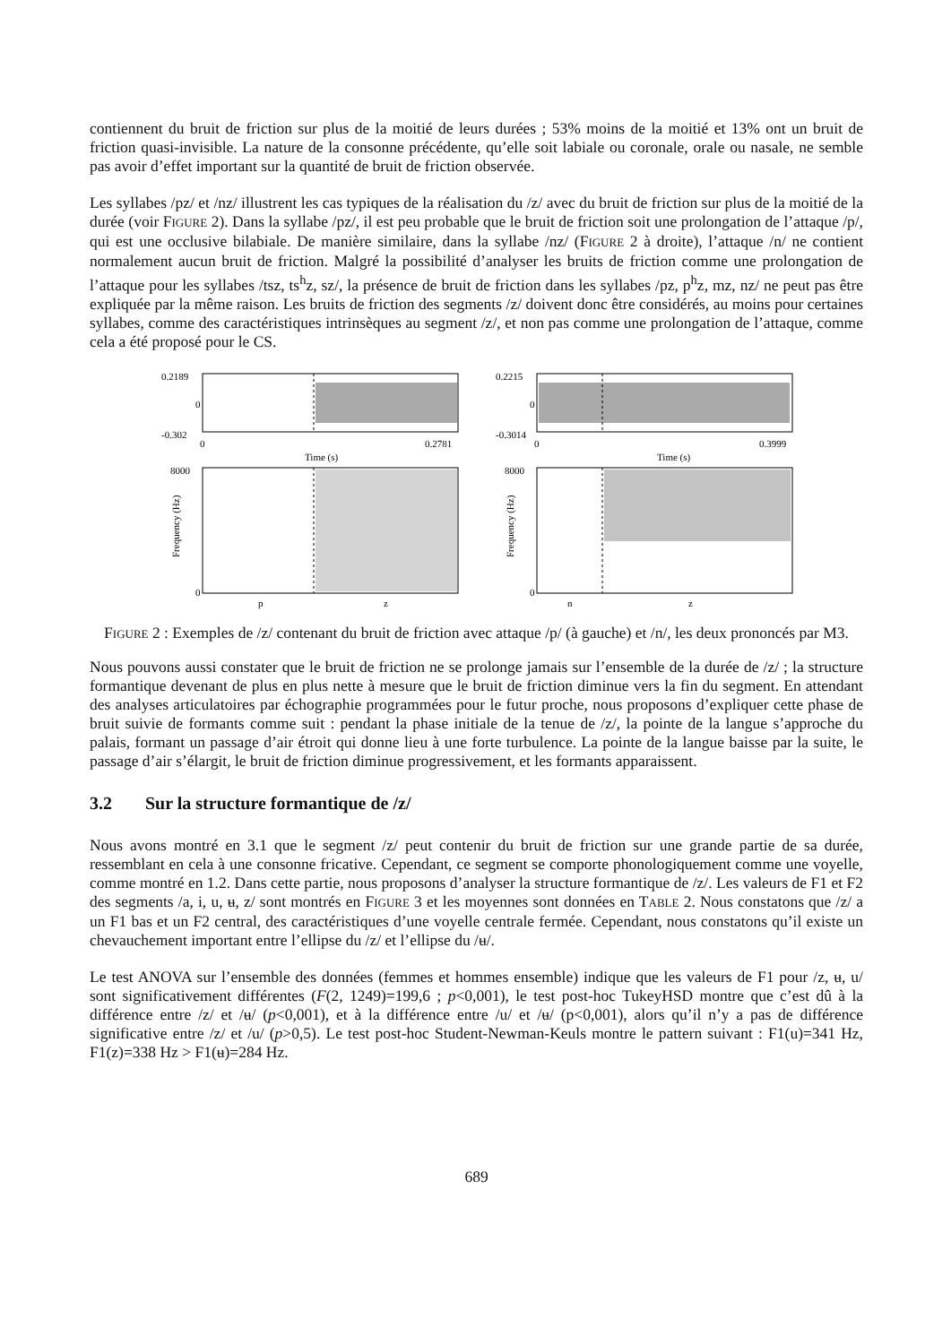contiennent du bruit de friction sur plus de la moitié de leurs durées ; 53% moins de la moitié et 13% ont un bruit de friction quasi-invisible. La nature de la consonne précédente, qu’elle soit labiale ou coronale, orale ou nasale, ne semble pas avoir d’effet important sur la quantité de bruit de friction observée.
Les syllabes /pz/ et /nz/ illustrent les cas typiques de la réalisation du /z/ avec du bruit de friction sur plus de la moitié de la durée (voir FIGURE 2). Dans la syllabe /pz/, il est peu probable que le bruit de friction soit une prolongation de l’attaque /p/, qui est une occlusive bilabiale. De manière similaire, dans la syllabe /nz/ (FIGURE 2 à droite), l’attaque /n/ ne contient normalement aucun bruit de friction. Malgré la possibilité d’analyser les bruits de friction comme une prolongation de l’attaque pour les syllabes /tsz, ts<sup>h</sup>z, sz/, la présence de bruit de friction dans les syllabes /pz, p<sup>h</sup>z, mz, nz/ ne peut pas être expliquée par la même raison. Les bruits de friction des segments /z/ doivent donc être considérés, au moins pour certaines syllabes, comme des caractéristiques intrinsèques au segment /z/, et non pas comme une prolongation de l’attaque, comme cela a été proposé pour le CS.
0.2189
0
-0.302
0
0.2781
Time (s)
8000
0
Frequency (Hz)
p
z
0.2215
0
-0.3014
0
0.3999
Time (s)
8000
0
Frequency (Hz)
n
z
FIGURE 2 : Exemples de /z/ contenant du bruit de friction avec attaque /p/ (à gauche) et /n/, les deux prononcés par M3.
Nous pouvons aussi constater que le bruit de friction ne se prolonge jamais sur l’ensemble de la durée de /z/ ; la structure formantique devenant de plus en plus nette à mesure que le bruit de friction diminue vers la fin du segment. En attendant des analyses articulatoires par échographie programmées pour le futur proche, nous proposons d’expliquer cette phase de bruit suivie de formants comme suit : pendant la phase initiale de la tenue de /z/, la pointe de la langue s’approche du palais, formant un passage d’air étroit qui donne lieu à une forte turbulence. La pointe de la langue baisse par la suite, le passage d’air s’élargit, le bruit de friction diminue progressivement, et les formants apparaissent.
3.2 Sur la structure formantique de /z/
Nous avons montré en 3.1 que le segment /z/ peut contenir du bruit de friction sur une grande partie de sa durée, ressemblant en cela à une consonne fricative. Cependant, ce segment se comporte phonologiquement comme une voyelle, comme montré en 1.2. Dans cette partie, nous proposons d’analyser la structure formantique de /z/. Les valeurs de F1 et F2 des segments /a, i, u, ʉ, z/ sont montrés en FIGURE 3 et les moyennes sont données en TABLE 2. Nous constatons que /z/ a un F1 bas et un F2 central, des caractéristiques d’une voyelle centrale fermée. Cependant, nous constatons qu’il existe un chevauchement important entre l’ellipse du /z/ et l’ellipse du /ʉ/.
Le test ANOVA sur l’ensemble des données (femmes et hommes ensemble) indique que les valeurs de F1 pour /z, ʉ, u/ sont significativement différentes (F(2, 1249)=199,6 ; p<0,001), le test post-hoc TukeyHSD montre que c’est dû à la différence entre /z/ et /ʉ/ (p<0,001), et à la différence entre /u/ et /ʉ/ (p<0,001), alors qu’il n’y a pas de différence significative entre /z/ et /u/ (p>0,5). Le test post-hoc Student-Newman-Keuls montre le pattern suivant : F1(u)=341 Hz, F1(z)=338 Hz > F1(ʉ)=284 Hz.
689